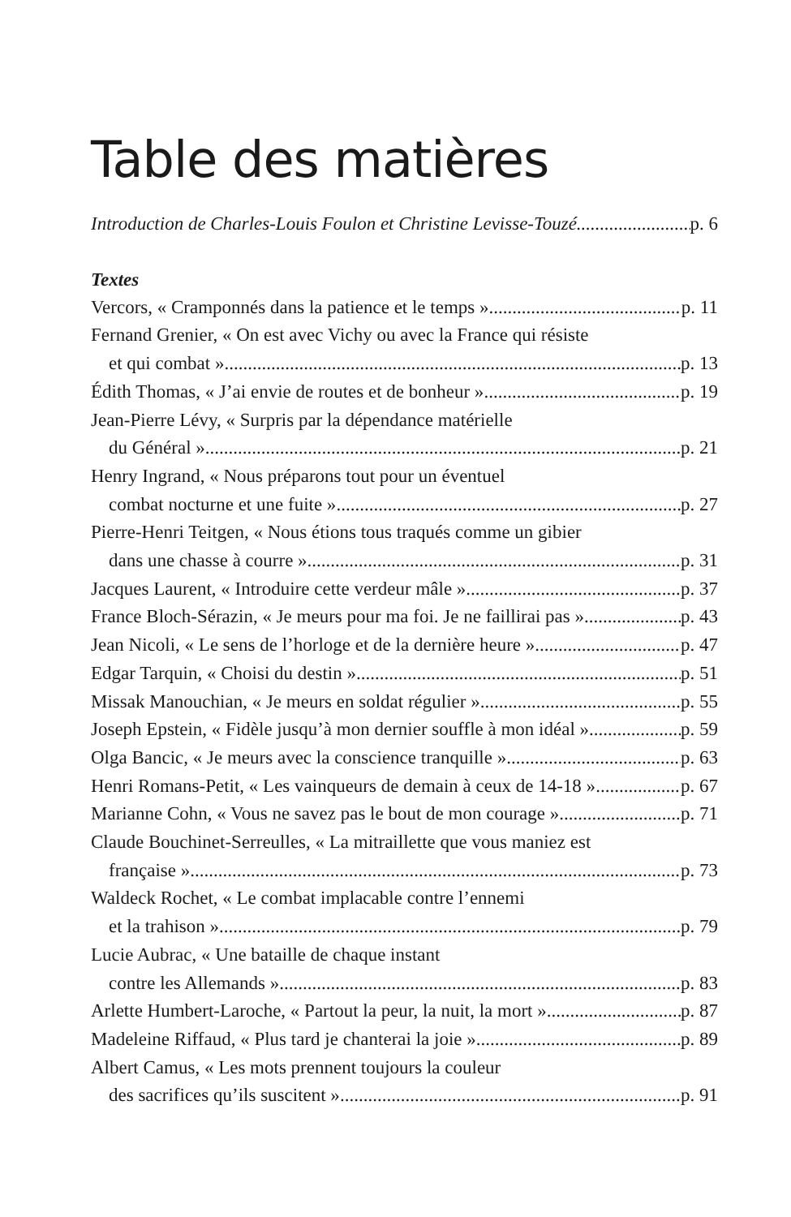Table des matières
Introduction de Charles-Louis Foulon et Christine Levisse-Touzé p. 6
Textes
Vercors, « Cramponnés dans la patience et le temps » p. 11
Fernand Grenier, « On est avec Vichy ou avec la France qui résiste
et qui combat » p. 13
Édith Thomas, « J’ai envie de routes et de bonheur » p. 19
Jean-Pierre Lévy, « Surpris par la dépendance matérielle
du Général » p. 21
Henry Ingrand, « Nous préparons tout pour un éventuel
combat nocturne et une fuite » p. 27
Pierre-Henri Teitgen, « Nous étions tous traqués comme un gibier
dans une chasse à courre » p. 31
Jacques Laurent, « Introduire cette verdeur mâle » p. 37
France Bloch-Sérazin, « Je meurs pour ma foi. Je ne faillirai pas » p. 43
Jean Nicoli, « Le sens de l’horloge et de la dernière heure » p. 47
Edgar Tarquin, « Choisi du destin » p. 51
Missak Manouchian, « Je meurs en soldat régulier » p. 55
Joseph Epstein, « Fidèle jusqu’à mon dernier souffle à mon idéal » p. 59
Olga Bancic, « Je meurs avec la conscience tranquille » p. 63
Henri Romans-Petit, « Les vainqueurs de demain à ceux de 14-18 » p. 67
Marianne Cohn, « Vous ne savez pas le bout de mon courage » p. 71
Claude Bouchinet-Serreulles, « La mitraillette que vous maniez est
française » p. 73
Waldeck Rochet, « Le combat implacable contre l’ennemi
et la trahison » p. 79
Lucie Aubrac, « Une bataille de chaque instant
contre les Allemands » p. 83
Arlette Humbert-Laroche, « Partout la peur, la nuit, la mort » p. 87
Madeleine Riffaud, « Plus tard je chanterai la joie » p. 89
Albert Camus, « Les mots prennent toujours la couleur
des sacrifices qu’ils suscitent » p. 91